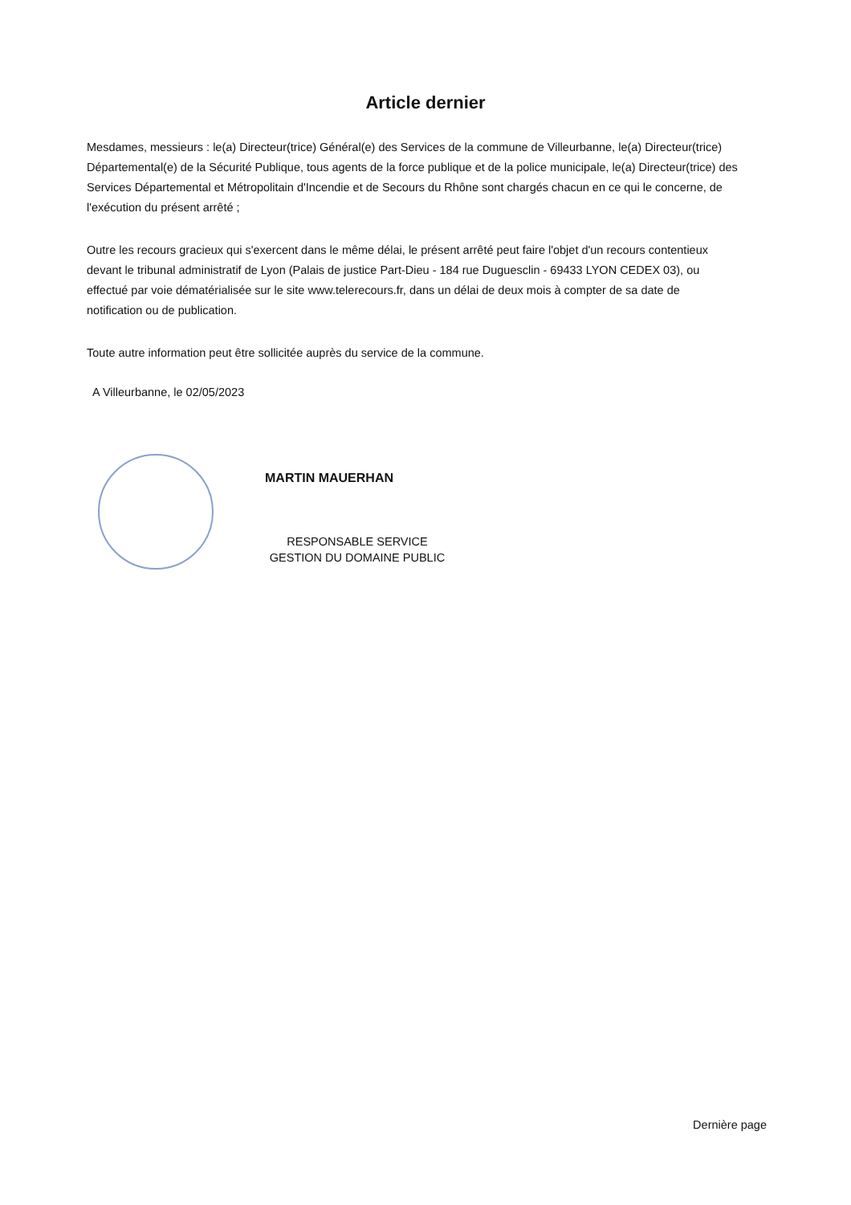Article dernier
Mesdames, messieurs : le(a) Directeur(trice) Général(e) des Services de la commune de Villeurbanne, le(a) Directeur(trice) Départemental(e) de la Sécurité Publique, tous agents de la force publique et de la police municipale, le(a) Directeur(trice) des Services Départemental et Métropolitain d'Incendie et de Secours du Rhône sont chargés chacun en ce qui le concerne, de l'exécution du présent arrêté ;
Outre les recours gracieux qui s'exercent dans le même délai, le présent arrêté peut faire l'objet d'un recours contentieux devant le tribunal administratif de Lyon (Palais de justice Part-Dieu - 184 rue Duguesclin - 69433 LYON CEDEX 03), ou effectué par voie dématérialisée sur le site www.telerecours.fr, dans un délai de deux mois à compter de sa date de notification ou de publication.
Toute autre information peut être sollicitée auprès du service de la commune.
A Villeurbanne, le 02/05/2023
MARTIN MAUERHAN
RESPONSABLE SERVICE
GESTION DU DOMAINE PUBLIC
Dernière page